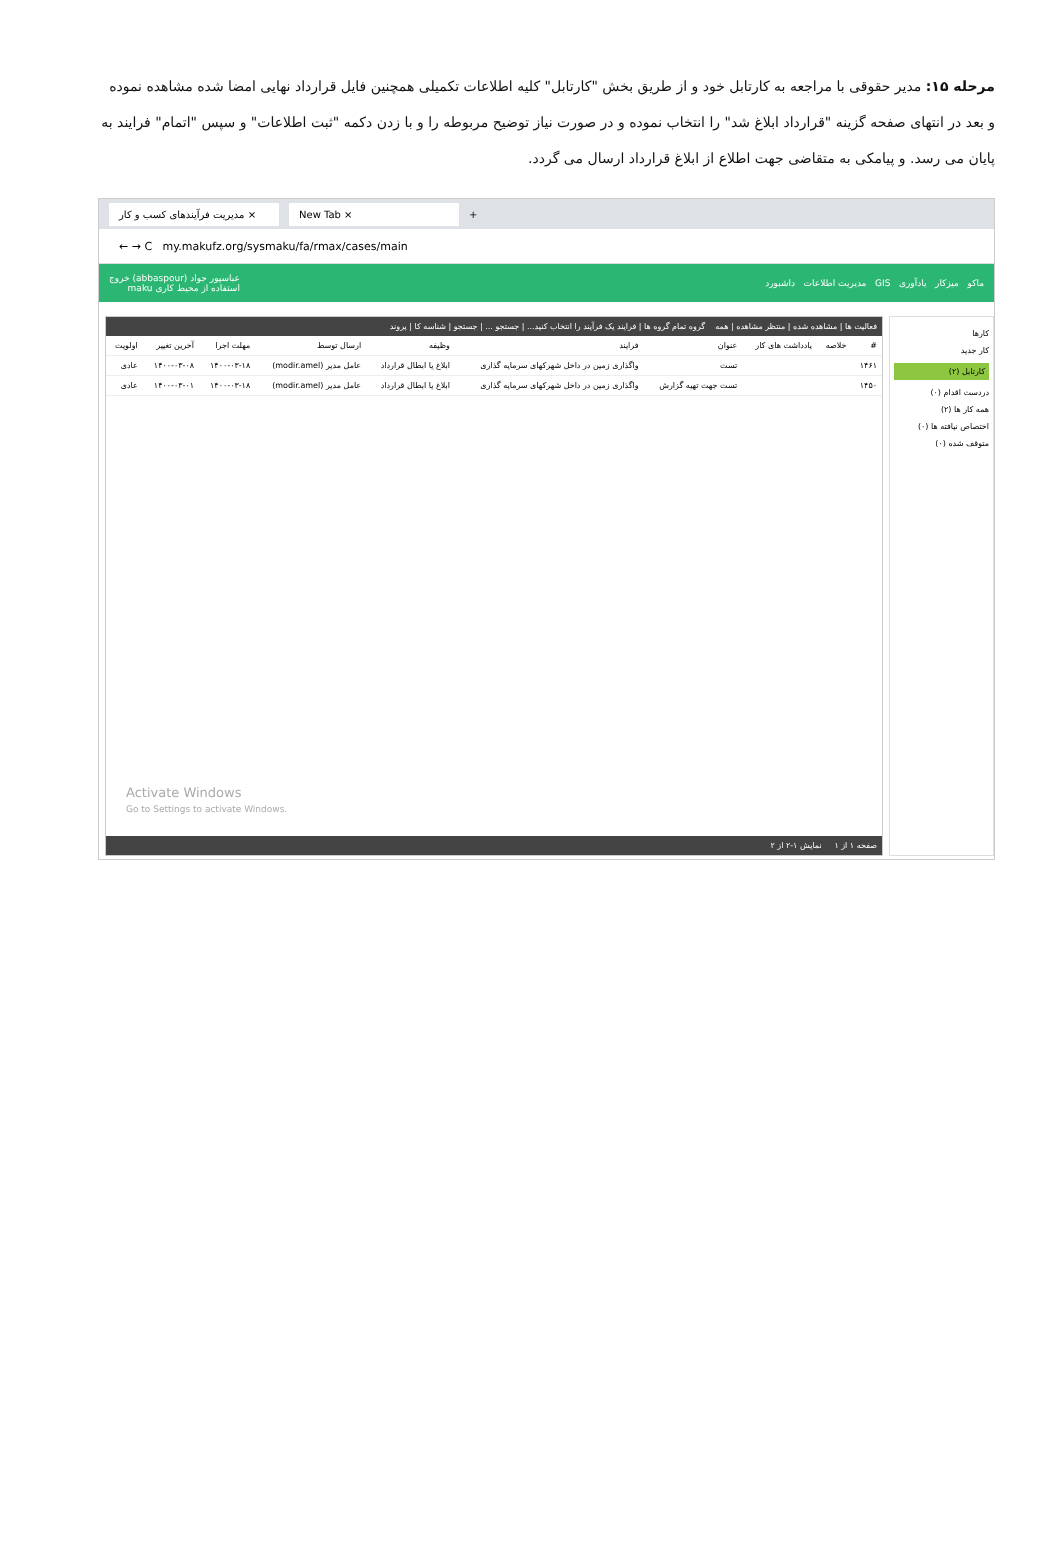مرحله ۱۵: مدیر حقوقی با مراجعه به کارتابل خود و از طریق بخش "کارتابل" کلیه اطلاعات تکمیلی همچنین فایل قرارداد نهایی امضا شده مشاهده نموده و بعد در انتهای صفحه گزینه "قرارداد ابلاغ شد" را انتخاب نموده و در صورت نیاز توضیح مربوطه را و با زدن دکمه "ثبت اطلاعات" و سپس "اتمام" فرایند به پایان می رسد. و پیامکی به متقاضی جهت اطلاع از ابلاغ قرارداد ارسال می گردد.
مدیریت فرآیندهای کسب و کار × New Tab × +
← → C my.makufz.org/sysmaku/fa/rmax/cases/main
ماکو میزکار یادآوری GIS مدیریت اطلاعات داشبورد عباسپور جواد (abbaspour) خروج
استفاده از محیط کاری maku
کارها
کار جدید
کارتابل (۲)
دردست اقدام (۰)
همه کار ها (۲)
اختصاص نیافته ها (۰)
متوقف شده (۰)
فعالیت ها | مشاهده شده | منتظر مشاهده | همه گروه تمام گروه ها | فرایند یک فرآیند را انتخاب کنید... | جستجو ... | جستجو | شناسه کا | پروند
| # | خلاصه | یادداشت های کار | عنوان | فرایند | وظیفه | ارسال توسط | مهلت اجرا | آخرین تغییر | اولویت |
| --- | --- | --- | --- | --- | --- | --- | --- | --- | --- |
| ۱۴۶۱ | | | تست | واگذاری زمین در داخل شهرکهای سرمایه گذاری | ابلاغ یا ابطال قرارداد | عامل مدیر (modir.amel) | ۱۴۰۰-۰۳-۱۸ | ۱۴۰۰-۰۳-۰۸ | عادی |
| ۱۴۵۰ | | | تست جهت تهیه گزارش | واگذاری زمین در داخل شهرکهای سرمایه گذاری | ابلاغ یا ابطال قرارداد | عامل مدیر (modir.amel) | ۱۴۰۰-۰۳-۱۸ | ۱۴۰۰-۰۳-۰۱ | عادی |
Activate Windows
Go to Settings to activate Windows.
صفحه ۱ از ۱ نمایش ۱-۲ از ۲